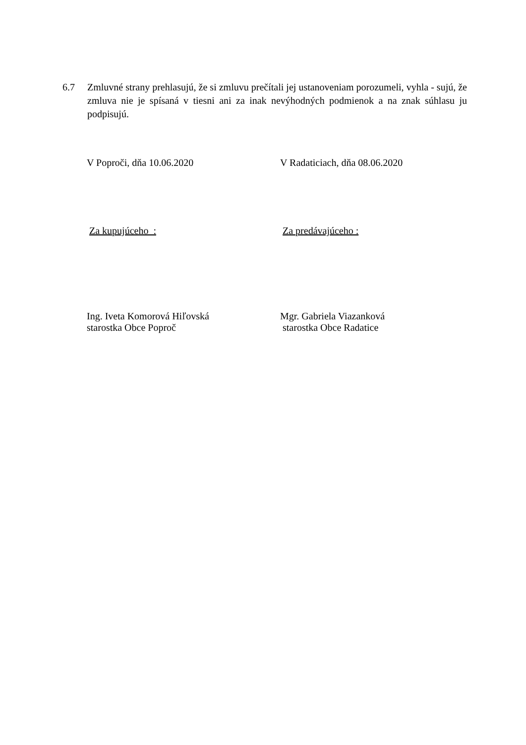6.7 Zmluvné strany prehlasujú, že si zmluvu prečítali jej ustanoveniam porozumeli, vyhla - sujú, že zmluva nie je spísaná v tiesni ani za inak nevýhodných podmienok a na znak súhlasu ju podpisujú.
V Poproči, dňa 10.06.2020 V Radaticiach, dňa 08.06.2020
Za kupujúceho : Za predávajúceho :
Ing. Iveta Komorová Hiľovská
starostka Obce Poproč
Mgr. Gabriela Viazanková
starostka Obce Radatice